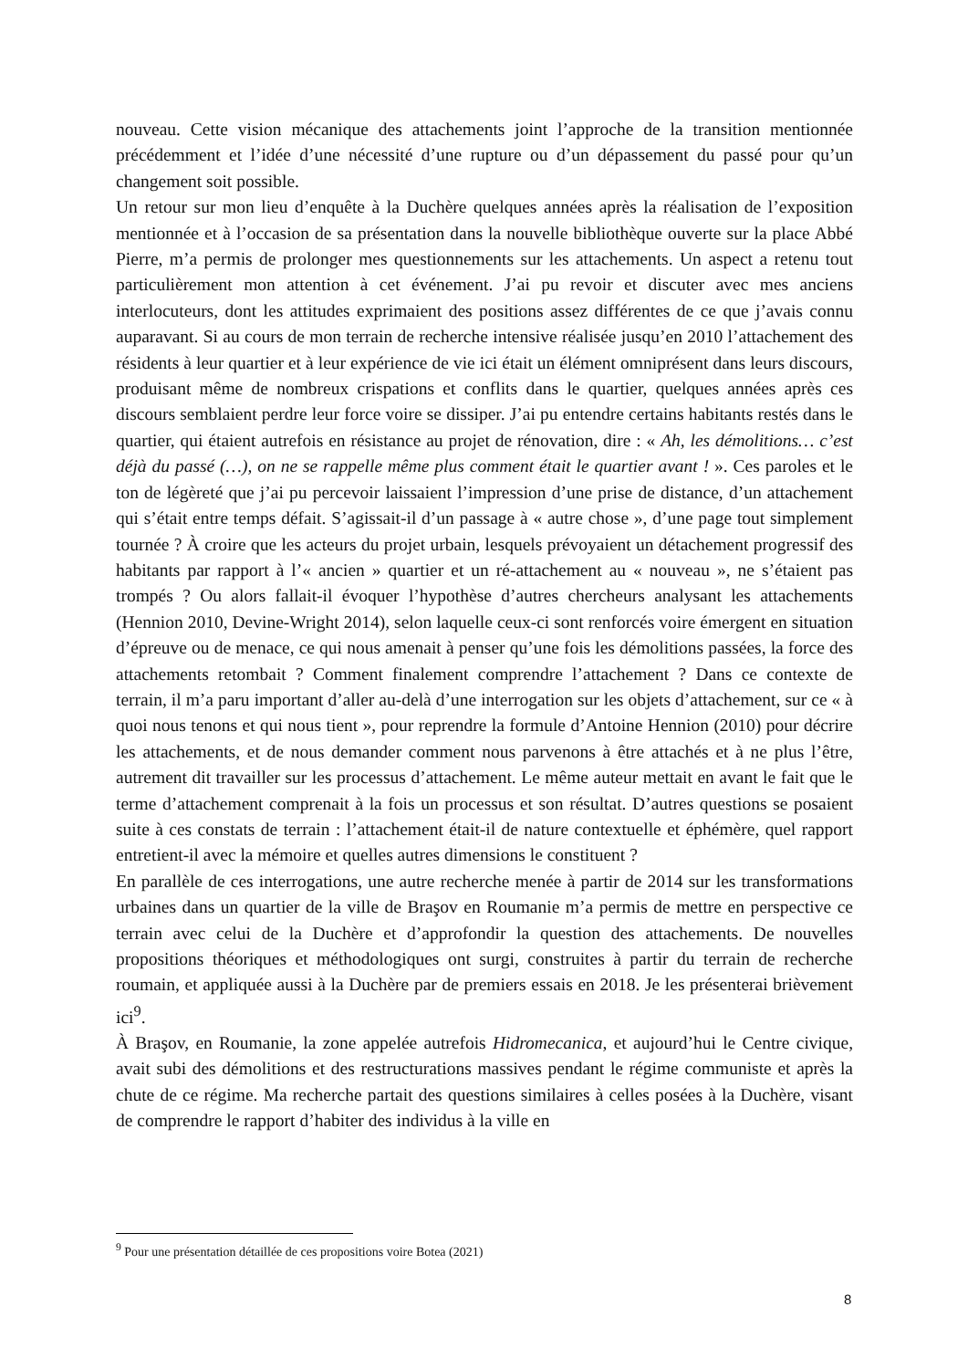nouveau. Cette vision mécanique des attachements joint l’approche de la transition mentionnée précédemment et l’idée d’une nécessité d’une rupture ou d’un dépassement du passé pour qu’un changement soit possible.
Un retour sur mon lieu d’enquête à la Duchère quelques années après la réalisation de l’exposition mentionnée et à l’occasion de sa présentation dans la nouvelle bibliothèque ouverte sur la place Abbé Pierre, m’a permis de prolonger mes questionnements sur les attachements. Un aspect a retenu tout particulièrement mon attention à cet événement. J’ai pu revoir et discuter avec mes anciens interlocuteurs, dont les attitudes exprimaient des positions assez différentes de ce que j’avais connu auparavant. Si au cours de mon terrain de recherche intensive réalisée jusqu’en 2010 l’attachement des résidents à leur quartier et à leur expérience de vie ici était un élément omniprésent dans leurs discours, produisant même de nombreux crispations et conflits dans le quartier, quelques années après ces discours semblaient perdre leur force voire se dissiper. J’ai pu entendre certains habitants restés dans le quartier, qui étaient autrefois en résistance au projet de rénovation, dire : « Ah, les démolitions… c’est déjà du passé (…), on ne se rappelle même plus comment était le quartier avant ! ». Ces paroles et le ton de légèreté que j’ai pu percevoir laissaient l’impression d’une prise de distance, d’un attachement qui s’était entre temps défait. S’agissait-il d’un passage à « autre chose », d’une page tout simplement tournée ? À croire que les acteurs du projet urbain, lesquels prévoyaient un détachement progressif des habitants par rapport à l’« ancien » quartier et un ré-attachement au « nouveau », ne s’étaient pas trompés ? Ou alors fallait-il évoquer l’hypothèse d’autres chercheurs analysant les attachements (Hennion 2010, Devine-Wright 2014), selon laquelle ceux-ci sont renforcés voire émergent en situation d’épreuve ou de menace, ce qui nous amenait à penser qu’une fois les démolitions passées, la force des attachements retombait ? Comment finalement comprendre l’attachement ? Dans ce contexte de terrain, il m’a paru important d’aller au-delà d’une interrogation sur les objets d’attachement, sur ce « à quoi nous tenons et qui nous tient », pour reprendre la formule d’Antoine Hennion (2010) pour décrire les attachements, et de nous demander comment nous parvenons à être attachés et à ne plus l’être, autrement dit travailler sur les processus d’attachement. Le même auteur mettait en avant le fait que le terme d’attachement comprenait à la fois un processus et son résultat. D’autres questions se posaient suite à ces constats de terrain : l’attachement était-il de nature contextuelle et éphémère, quel rapport entretient-il avec la mémoire et quelles autres dimensions le constituent ?
En parallèle de ces interrogations, une autre recherche menée à partir de 2014 sur les transformations urbaines dans un quartier de la ville de Braşov en Roumanie m’a permis de mettre en perspective ce terrain avec celui de la Duchère et d’approfondir la question des attachements. De nouvelles propositions théoriques et méthodologiques ont surgi, construites à partir du terrain de recherche roumain, et appliquée aussi à la Duchère par de premiers essais en 2018. Je les présenterai brièvement ici<sup>9</sup>.
À Braşov, en Roumanie, la zone appelée autrefois Hidromecanica, et aujourd’hui le Centre civique, avait subi des démolitions et des restructurations massives pendant le régime communiste et après la chute de ce régime. Ma recherche partait des questions similaires à celles posées à la Duchère, visant de comprendre le rapport d’habiter des individus à la ville en
<sup>9</sup> Pour une présentation détaillée de ces propositions voire Botea (2021)
8